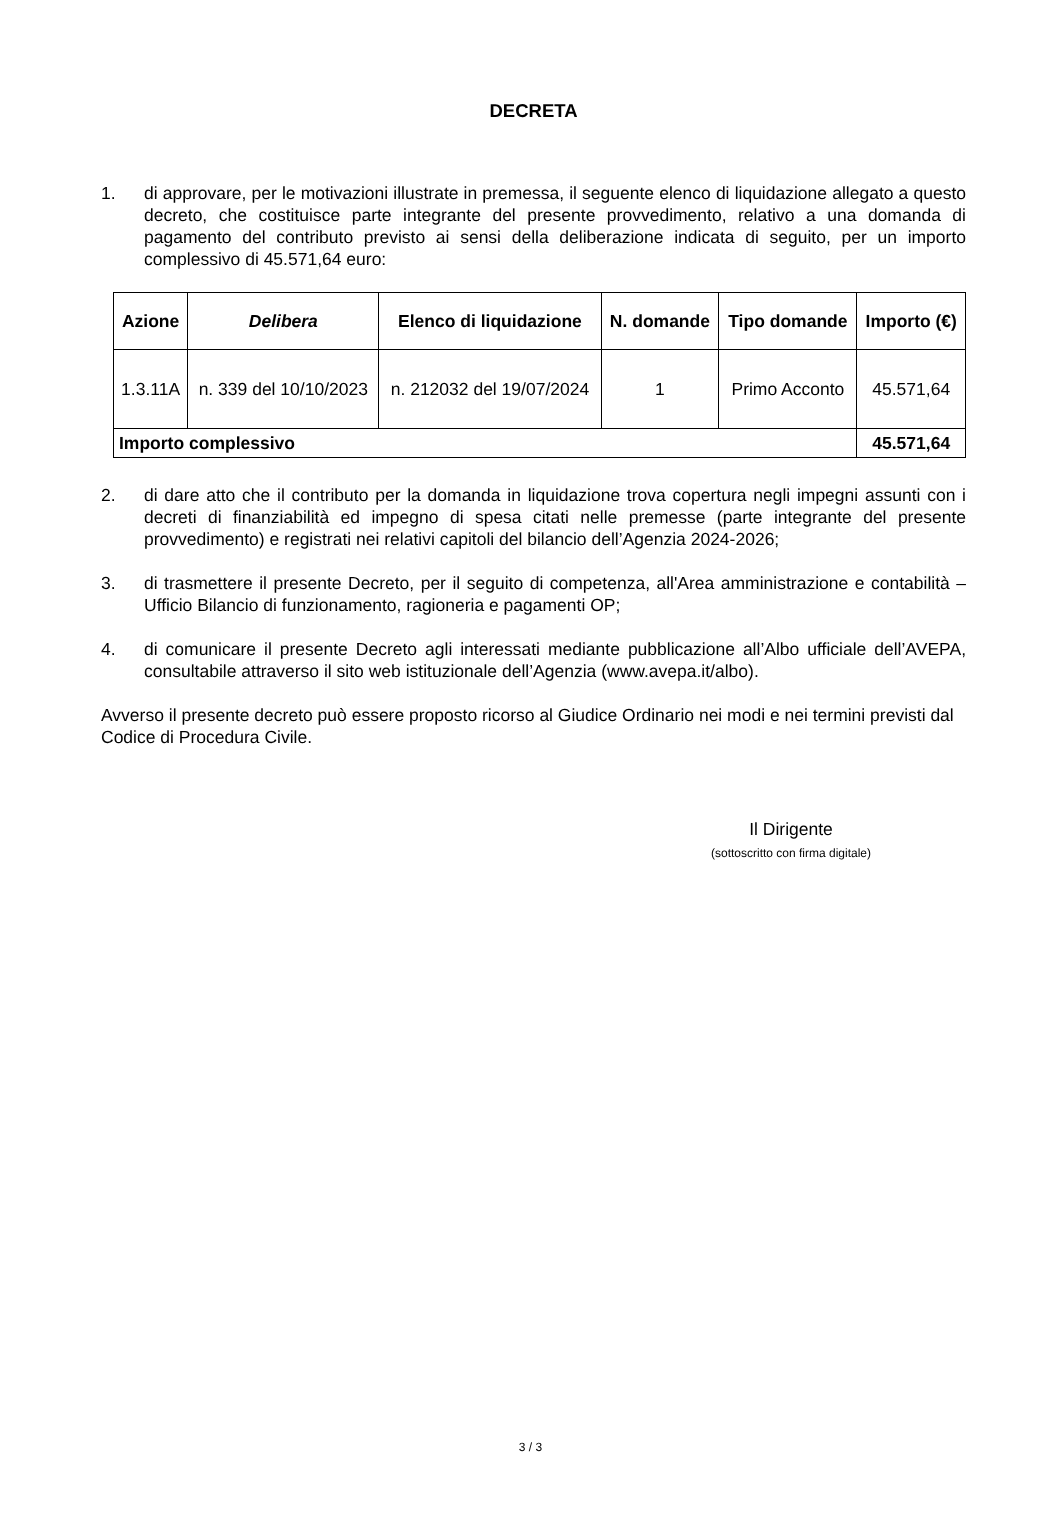DECRETA
1. di approvare, per le motivazioni illustrate in premessa, il seguente elenco di liquidazione allegato a questo decreto, che costituisce parte integrante del presente provvedimento, relativo a una domanda di pagamento del contributo previsto ai sensi della deliberazione indicata di seguito, per un importo complessivo di 45.571,64 euro:
| Azione | Delibera | Elenco di liquidazione | N. domande | Tipo domande | Importo (€) |
| --- | --- | --- | --- | --- | --- |
| 1.3.11A | n. 339 del 10/10/2023 | n. 212032 del 19/07/2024 | 1 | Primo Acconto | 45.571,64 |
| Importo complessivo | | | | | 45.571,64 |
2. di dare atto che il contributo per la domanda in liquidazione trova copertura negli impegni assunti con i decreti di finanziabilità ed impegno di spesa citati nelle premesse (parte integrante del presente provvedimento) e registrati nei relativi capitoli del bilancio dell’Agenzia 2024-2026;
3. di trasmettere il presente Decreto, per il seguito di competenza, all'Area amministrazione e contabilità – Ufficio Bilancio di funzionamento, ragioneria e pagamenti OP;
4. di comunicare il presente Decreto agli interessati mediante pubblicazione all’Albo ufficiale dell’AVEPA, consultabile attraverso il sito web istituzionale dell’Agenzia (www.avepa.it/albo).
Avverso il presente decreto può essere proposto ricorso al Giudice Ordinario nei modi e nei termini previsti dal Codice di Procedura Civile.
Il Dirigente
(sottoscritto con firma digitale)
3 / 3